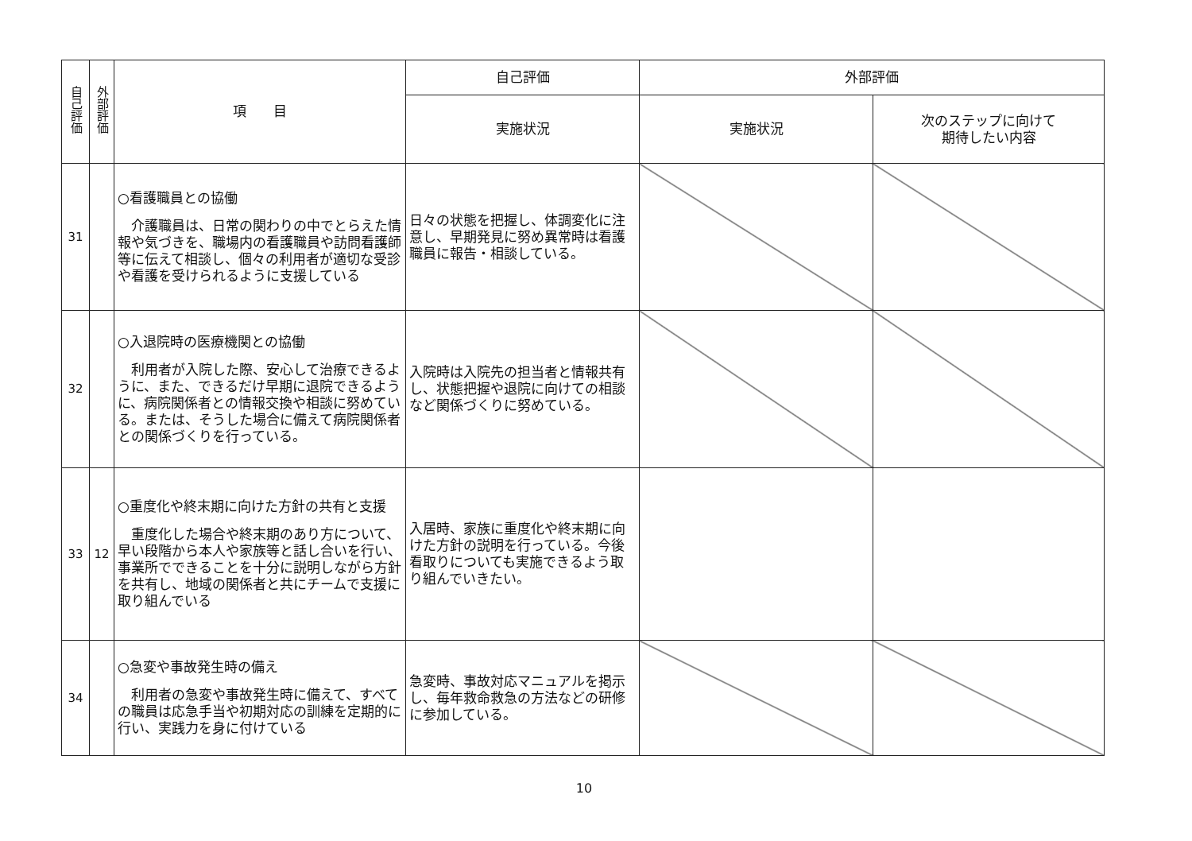| 自己評価 | 外部評価 | 項 目 | 自己評価 | 外部評価 | |
| --- | --- | --- | --- | --- | --- |
| | | | 実施状況 | 実施状況 | 次のステップに向けて 期待したい内容 |
| 31 | | ○看護職員との協働 介護職員は、日常の関わりの中でとらえた情報や気づきを、職場内の看護職員や訪問看護師等に伝えて相談し、個々の利用者が適切な受診や看護を受けられるように支援している | 日々の状態を把握し、体調変化に注意し、早期発見に努め異常時は看護職員に報告・相談している。 | | |
| 32 | | ○入退院時の医療機関との協働 利用者が入院した際、安心して治療できるように、また、できるだけ早期に退院できるように、病院関係者との情報交換や相談に努めている。または、そうした場合に備えて病院関係者との関係づくりを行っている。 | 入院時は入院先の担当者と情報共有し、状態把握や退院に向けての相談など関係づくりに努めている。 | | |
| 33 | 12 | ○重度化や終末期に向けた方針の共有と支援 重度化した場合や終末期のあり方について、早い段階から本人や家族等と話し合いを行い、事業所でできることを十分に説明しながら方針を共有し、地域の関係者と共にチームで支援に取り組んでいる | 入居時、家族に重度化や終末期に向けた方針の説明を行っている。今後看取りについても実施できるよう取り組んでいきたい。 | | |
| 34 | | ○急変や事故発生時の備え 利用者の急変や事故発生時に備えて、すべての職員は応急手当や初期対応の訓練を定期的に行い、実践力を身に付けている | 急変時、事故対応マニュアルを掲示し、毎年救命救急の方法などの研修に参加している。 | | |
10